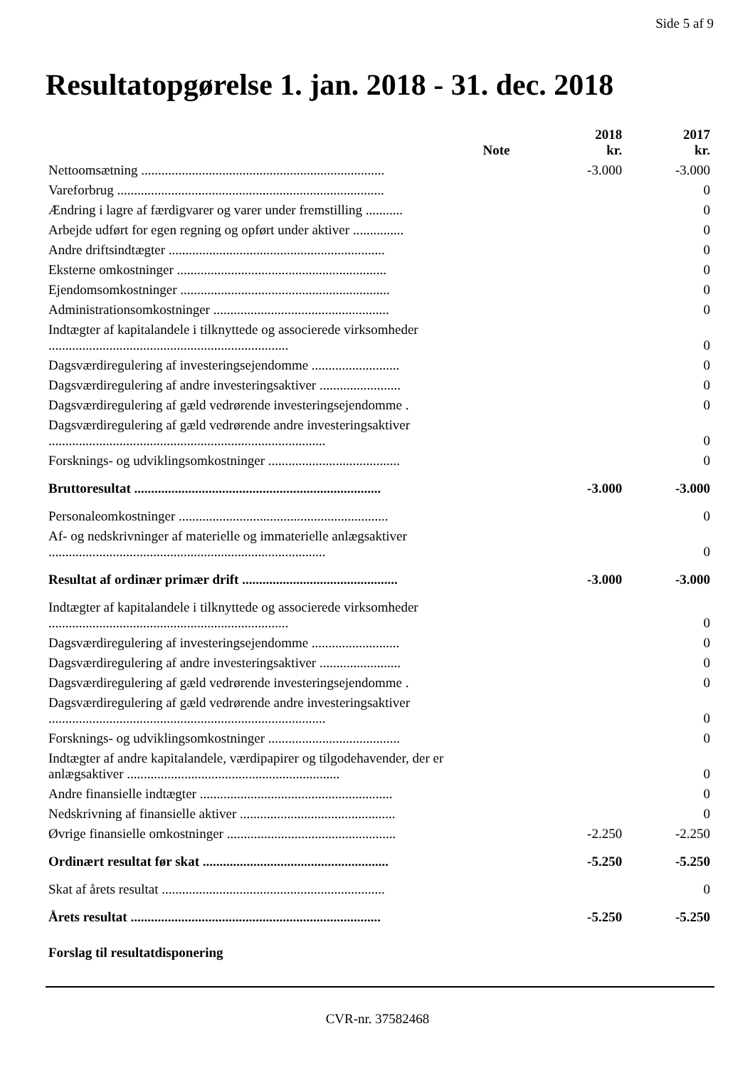Side 5 af 9
Resultatopgørelse 1. jan. 2018 - 31. dec. 2018
| | Note | 2018 kr. | 2017 kr. |
| --- | --- | --- | --- |
| Nettoomsætning ........................................................................ | | -3.000 | -3.000 |
| Vareforbrug ............................................................................... | | | 0 |
| Ændring i lagre af færdigvarer og varer under fremstilling ........... | | | 0 |
| Arbejde udført for egen regning og opført under aktiver ............... | | | 0 |
| Andre driftsindtægter ................................................................ | | | 0 |
| Eksterne omkostninger .............................................................. | | | 0 |
| Ejendomsomkostninger .............................................................. | | | 0 |
| Administrationsomkostninger .................................................... | | | 0 |
| Indtægter af kapitalandele i tilknyttede og associerede virksomheder ....................................................................... | | | 0 |
| Dagsværdiregulering af investeringsejendomme .......................... | | | 0 |
| Dagsværdiregulering af andre investeringsaktiver ........................ | | | 0 |
| Dagsværdiregulering af gæld vedrørende investeringsejendomme . | | | 0 |
| Dagsværdiregulering af gæld vedrørende andre investeringsaktiver .................................................................................. | | | 0 |
| Forsknings- og udviklingsomkostninger ....................................... | | | 0 |
| Bruttoresultat ......................................................................... | | -3.000 | -3.000 |
| Personaleomkostninger .............................................................. | | | 0 |
| Af- og nedskrivninger af materielle og immaterielle anlægsaktiver .................................................................................. | | | 0 |
| Resultat af ordinær primær drift .............................................. | | -3.000 | -3.000 |
| Indtægter af kapitalandele i tilknyttede og associerede virksomheder ....................................................................... | | | 0 |
| Dagsværdiregulering af investeringsejendomme .......................... | | | 0 |
| Dagsværdiregulering af andre investeringsaktiver ........................ | | | 0 |
| Dagsværdiregulering af gæld vedrørende investeringsejendomme . | | | 0 |
| Dagsværdiregulering af gæld vedrørende andre investeringsaktiver .................................................................................. | | | 0 |
| Forsknings- og udviklingsomkostninger ....................................... | | | 0 |
| Indtægter af andre kapitalandele, værdipapirer og tilgodehavender, der er anlægsaktiver ............................................................... | | | 0 |
| Andre finansielle indtægter ......................................................... | | | 0 |
| Nedskrivning af finansielle aktiver .............................................. | | | 0 |
| Øvrige finansielle omkostninger .................................................. | | -2.250 | -2.250 |
| Ordinært resultat før skat ....................................................... | | -5.250 | -5.250 |
| Skat af årets resultat .................................................................. | | | 0 |
| Årets resultat .......................................................................... | | -5.250 | -5.250 |
| Forslag til resultatdisponering | | | |
CVR-nr. 37582468